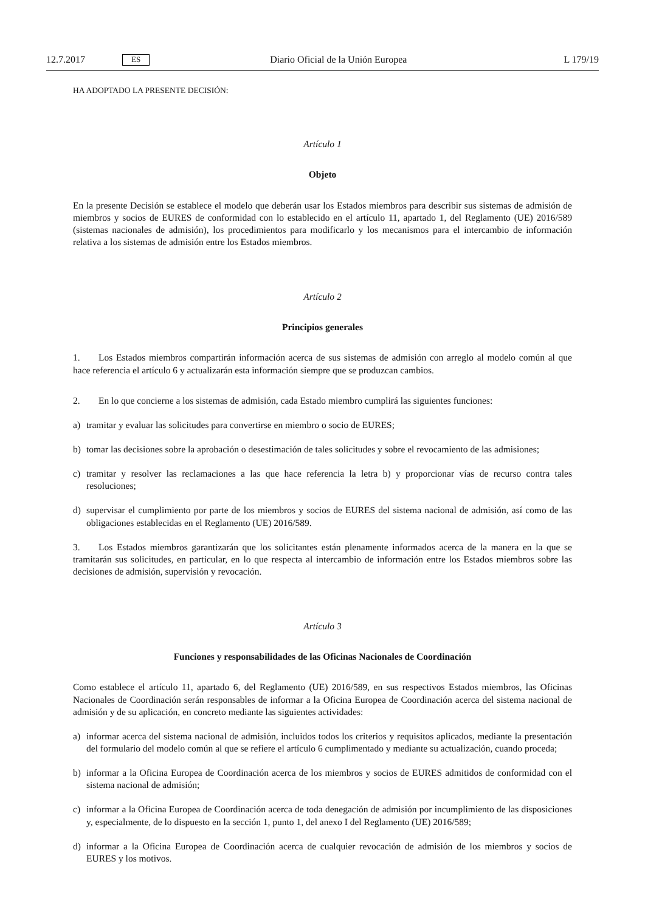12.7.2017 ES Diario Oficial de la Unión Europea L 179/19
HA ADOPTADO LA PRESENTE DECISIÓN:
Artículo 1
Objeto
En la presente Decisión se establece el modelo que deberán usar los Estados miembros para describir sus sistemas de admisión de miembros y socios de EURES de conformidad con lo establecido en el artículo 11, apartado 1, del Reglamento (UE) 2016/589 (sistemas nacionales de admisión), los procedimientos para modificarlo y los mecanismos para el intercambio de información relativa a los sistemas de admisión entre los Estados miembros.
Artículo 2
Principios generales
1. Los Estados miembros compartirán información acerca de sus sistemas de admisión con arreglo al modelo común al que hace referencia el artículo 6 y actualizarán esta información siempre que se produzcan cambios.
2. En lo que concierne a los sistemas de admisión, cada Estado miembro cumplirá las siguientes funciones:
a) tramitar y evaluar las solicitudes para convertirse en miembro o socio de EURES;
b) tomar las decisiones sobre la aprobación o desestimación de tales solicitudes y sobre el revocamiento de las admisiones;
c) tramitar y resolver las reclamaciones a las que hace referencia la letra b) y proporcionar vías de recurso contra tales resoluciones;
d) supervisar el cumplimiento por parte de los miembros y socios de EURES del sistema nacional de admisión, así como de las obligaciones establecidas en el Reglamento (UE) 2016/589.
3. Los Estados miembros garantizarán que los solicitantes están plenamente informados acerca de la manera en la que se tramitarán sus solicitudes, en particular, en lo que respecta al intercambio de información entre los Estados miembros sobre las decisiones de admisión, supervisión y revocación.
Artículo 3
Funciones y responsabilidades de las Oficinas Nacionales de Coordinación
Como establece el artículo 11, apartado 6, del Reglamento (UE) 2016/589, en sus respectivos Estados miembros, las Oficinas Nacionales de Coordinación serán responsables de informar a la Oficina Europea de Coordinación acerca del sistema nacional de admisión y de su aplicación, en concreto mediante las siguientes actividades:
a) informar acerca del sistema nacional de admisión, incluidos todos los criterios y requisitos aplicados, mediante la presentación del formulario del modelo común al que se refiere el artículo 6 cumplimentado y mediante su actualización, cuando proceda;
b) informar a la Oficina Europea de Coordinación acerca de los miembros y socios de EURES admitidos de conformidad con el sistema nacional de admisión;
c) informar a la Oficina Europea de Coordinación acerca de toda denegación de admisión por incumplimiento de las disposiciones y, especialmente, de lo dispuesto en la sección 1, punto 1, del anexo I del Reglamento (UE) 2016/589;
d) informar a la Oficina Europea de Coordinación acerca de cualquier revocación de admisión de los miembros y socios de EURES y los motivos.